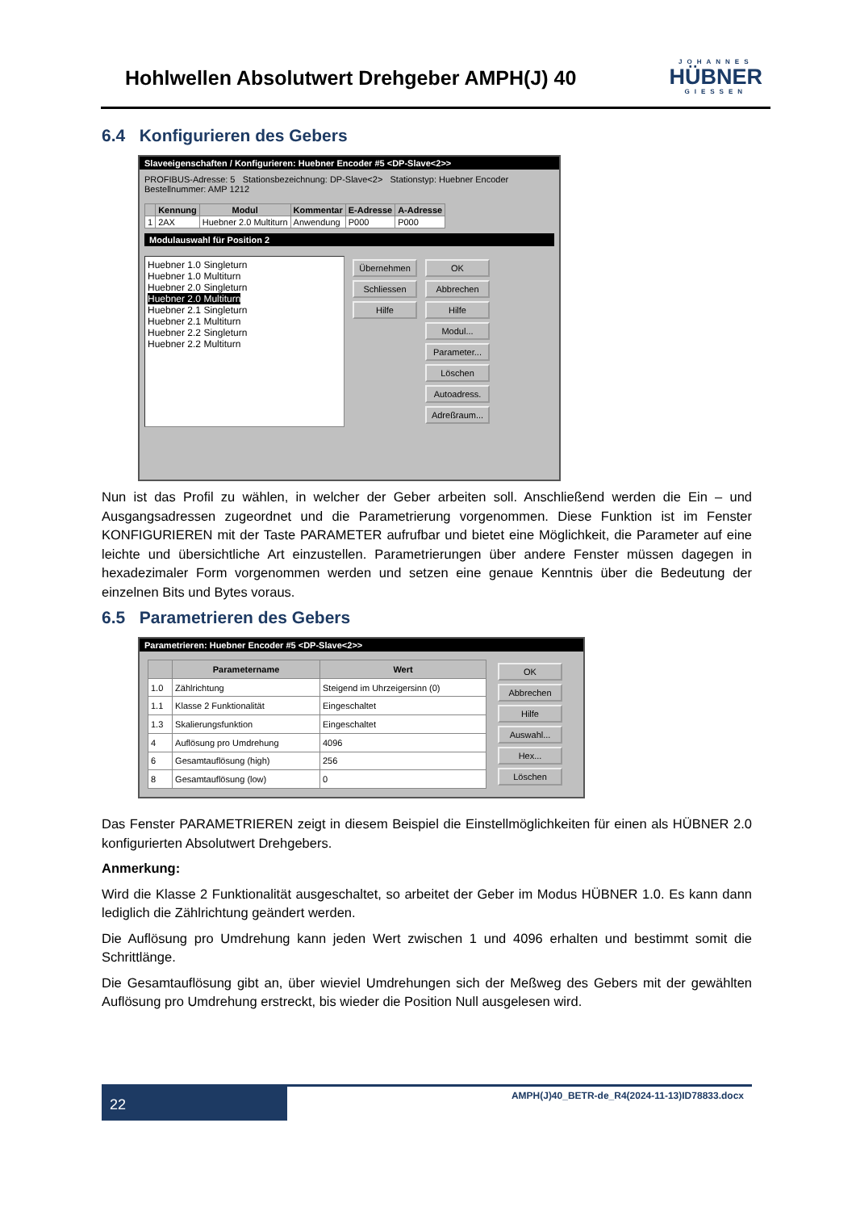Hohlwellen Absolutwert Drehgeber AMPH(J) 40
JOHANNES
HÜBNER
GIESSEN
6.4 Konfigurieren des Gebers
Slaveeigenschaften / Konfigurieren: Huebner Encoder #5 <DP-Slave<2>>
PROFIBUS-Adresse: 5 Stationsbezeichnung: DP-Slave<2> Stationstyp: Huebner Encoder Bestellnummer: AMP 1212
| | Kennung | Modul | Kommentar | E-Adresse | A-Adresse |
| --- | --- | --- | --- | --- | --- |
| 1 | 2AX | Huebner 2.0 Multiturn | Anwendung | P000 | P000 |
Modulauswahl für Position 2
Huebner 1.0 Singleturn
Huebner 1.0 Multiturn
Huebner 2.0 Singleturn
Huebner 2.0 Multiturn
Huebner 2.1 Singleturn
Huebner 2.1 Multiturn
Huebner 2.2 Singleturn
Huebner 2.2 Multiturn
Übernehmen
Schliessen
Hilfe
OK
Abbrechen
Hilfe
Modul...
Parameter...
Löschen
Autoadress.
Adreßraum...
Nun ist das Profil zu wählen, in welcher der Geber arbeiten soll. Anschließend werden die Ein – und Ausgangsadressen zugeordnet und die Parametrierung vorgenommen. Diese Funktion ist im Fenster KONFIGURIEREN mit der Taste PARAMETER aufrufbar und bietet eine Möglichkeit, die Parameter auf eine leichte und übersichtliche Art einzustellen. Parametrierungen über andere Fenster müssen dagegen in hexadezimaler Form vorgenommen werden und setzen eine genaue Kenntnis über die Bedeutung der einzelnen Bits und Bytes voraus.
6.5 Parametrieren des Gebers
Parametrieren: Huebner Encoder #5 <DP-Slave<2>>
| | Parametername | Wert |
| --- | --- | --- |
| 1.0 | Zählrichtung | Steigend im Uhrzeigersinn (0) |
| 1.1 | Klasse 2 Funktionalität | Eingeschaltet |
| 1.3 | Skalierungsfunktion | Eingeschaltet |
| 4 | Auflösung pro Umdrehung | 4096 |
| 6 | Gesamtauflösung (high) | 256 |
| 8 | Gesamtauflösung (low) | 0 |
OK
Abbrechen
Hilfe
Auswahl...
Hex...
Löschen
Das Fenster PARAMETRIEREN zeigt in diesem Beispiel die Einstellmöglichkeiten für einen als HÜBNER 2.0 konfigurierten Absolutwert Drehgebers.
Anmerkung:
Wird die Klasse 2 Funktionalität ausgeschaltet, so arbeitet der Geber im Modus HÜBNER 1.0. Es kann dann lediglich die Zählrichtung geändert werden.
Die Auflösung pro Umdrehung kann jeden Wert zwischen 1 und 4096 erhalten und bestimmt somit die Schrittlänge.
Die Gesamtauflösung gibt an, über wieviel Umdrehungen sich der Meßweg des Gebers mit der gewählten Auflösung pro Umdrehung erstreckt, bis wieder die Position Null ausgelesen wird.
22
AMPH(J)40_BETR-de_R4(2024-11-13)ID78833.docx